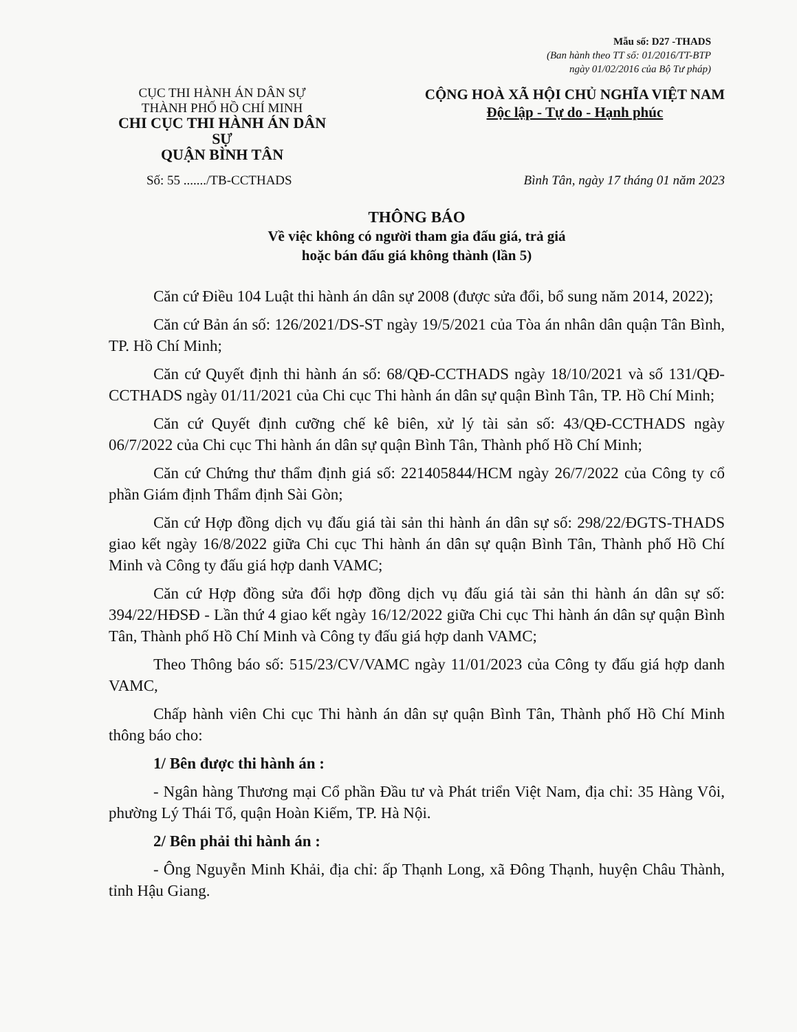Mẫu số: D27 -THADS
(Ban hành theo TT số: 01/2016/TT-BTP
ngày 01/02/2016 của Bộ Tư pháp)
CỤC THI HÀNH ÁN DÂN SỰ
THÀNH PHỐ HỒ CHÍ MINH
CHI CỤC THI HÀNH ÁN DÂN SỰ
QUẬN BÌNH TÂN
CỘNG HOÀ XÃ HỘI CHỦ NGHĨA VIỆT NAM
Độc lập - Tự do - Hạnh phúc
Số: 55 ......./TB-CCTHADS Bình Tân, ngày 17 tháng 01 năm 2023
THÔNG BÁO
Về việc không có người tham gia đấu giá, trả giá
hoặc bán đấu giá không thành (lần 5)
Căn cứ Điều 104 Luật thi hành án dân sự 2008 (được sửa đổi, bổ sung năm 2014, 2022);
Căn cứ Bản án số: 126/2021/DS-ST ngày 19/5/2021 của Tòa án nhân dân quận Tân Bình, TP. Hồ Chí Minh;
Căn cứ Quyết định thi hành án số: 68/QĐ-CCTHADS ngày 18/10/2021 và số 131/QĐ-CCTHADS ngày 01/11/2021 của Chi cục Thi hành án dân sự quận Bình Tân, TP. Hồ Chí Minh;
Căn cứ Quyết định cưỡng chế kê biên, xử lý tài sản số: 43/QĐ-CCTHADS ngày 06/7/2022 của Chi cục Thi hành án dân sự quận Bình Tân, Thành phố Hồ Chí Minh;
Căn cứ Chứng thư thẩm định giá số: 221405844/HCM ngày 26/7/2022 của Công ty cổ phần Giám định Thẩm định Sài Gòn;
Căn cứ Hợp đồng dịch vụ đấu giá tài sản thi hành án dân sự số: 298/22/ĐGTS-THADS giao kết ngày 16/8/2022 giữa Chi cục Thi hành án dân sự quận Bình Tân, Thành phố Hồ Chí Minh và Công ty đấu giá hợp danh VAMC;
Căn cứ Hợp đồng sửa đổi hợp đồng dịch vụ đấu giá tài sản thi hành án dân sự số: 394/22/HĐSĐ - Lần thứ 4 giao kết ngày 16/12/2022 giữa Chi cục Thi hành án dân sự quận Bình Tân, Thành phố Hồ Chí Minh và Công ty đấu giá hợp danh VAMC;
Theo Thông báo số: 515/23/CV/VAMC ngày 11/01/2023 của Công ty đấu giá hợp danh VAMC,
Chấp hành viên Chi cục Thi hành án dân sự quận Bình Tân, Thành phố Hồ Chí Minh thông báo cho:
1/ Bên được thi hành án :
- Ngân hàng Thương mại Cổ phần Đầu tư và Phát triển Việt Nam, địa chỉ: 35 Hàng Vôi, phường Lý Thái Tổ, quận Hoàn Kiếm, TP. Hà Nội.
2/ Bên phải thi hành án :
- Ông Nguyễn Minh Khải, địa chỉ: ấp Thạnh Long, xã Đông Thạnh, huyện Châu Thành, tỉnh Hậu Giang.